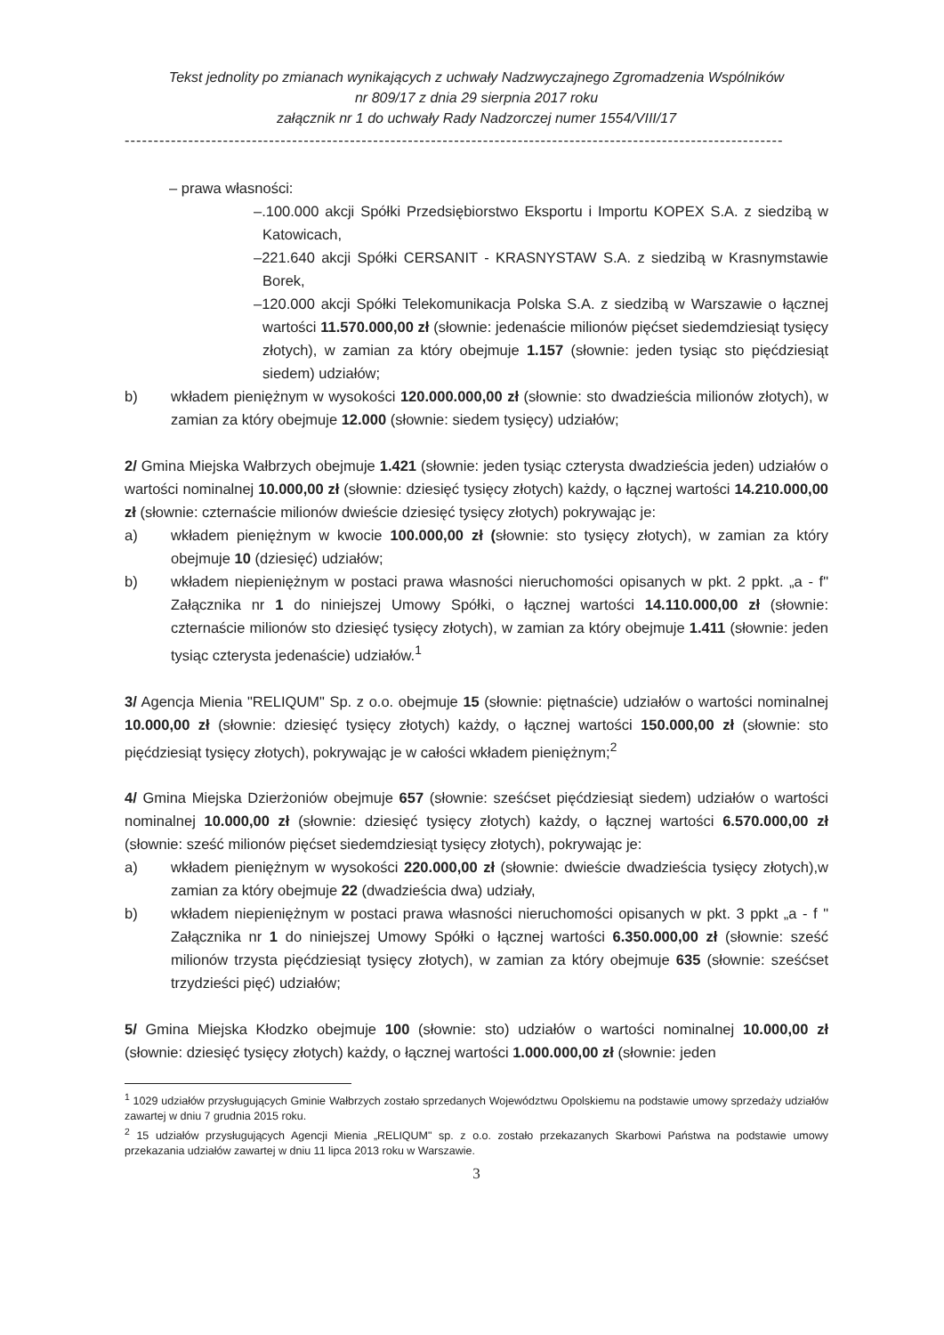Tekst jednolity po zmianach wynikających z uchwały Nadzwyczajnego Zgromadzenia Wspólników
nr 809/17 z dnia 29 sierpnia 2017 roku
załącznik nr 1 do uchwały Rady Nadzorczej numer 1554/VIII/17
------------------------------------------------------------------------------------------------------------------
– prawa własności:
–.100.000 akcji Spółki Przedsiębiorstwo Eksportu i Importu KOPEX S.A. z siedzibą w Katowicach,
–221.640 akcji Spółki CERSANIT - KRASNYSTAW S.A. z siedzibą w Krasnymstawie Borek,
–120.000 akcji Spółki Telekomunikacja Polska S.A. z siedzibą w Warszawie o łącznej wartości 11.570.000,00 zł (słownie: jedenaście milionów pięćset siedemdziesiąt tysięcy złotych), w zamian za który obejmuje 1.157 (słownie: jeden tysiąc sto pięćdziesiąt siedem) udziałów;
b) wkładem pieniężnym w wysokości 120.000.000,00 zł (słownie: sto dwadzieścia milionów złotych), w zamian za który obejmuje 12.000 (słownie: siedem tysięcy) udziałów;
2/ Gmina Miejska Wałbrzych obejmuje 1.421 (słownie: jeden tysiąc czterysta dwadzieścia jeden) udziałów o wartości nominalnej 10.000,00 zł (słownie: dziesięć tysięcy złotych) każdy, o łącznej wartości 14.210.000,00 zł (słownie: czternaście milionów dwieście dziesięć tysięcy złotych) pokrywając je:
a) wkładem pieniężnym w kwocie 100.000,00 zł (słownie: sto tysięcy złotych), w zamian za który obejmuje 10 (dziesięć) udziałów;
b) wkładem niepieniężnym w postaci prawa własności nieruchomości opisanych w pkt. 2 ppkt. „a - f" Załącznika nr 1 do niniejszej Umowy Spółki, o łącznej wartości 14.110.000,00 zł (słownie: czternaście milionów sto dziesięć tysięcy złotych), w zamian za który obejmuje 1.411 (słownie: jeden tysiąc czterysta jedenaście) udziałów.<sup>1</sup>
3/ Agencja Mienia "RELIQUM" Sp. z o.o. obejmuje 15 (słownie: piętnaście) udziałów o wartości nominalnej 10.000,00 zł (słownie: dziesięć tysięcy złotych) każdy, o łącznej wartości 150.000,00 zł (słownie: sto pięćdziesiąt tysięcy złotych), pokrywając je w całości wkładem pieniężnym;<sup>2</sup>
4/ Gmina Miejska Dzierżoniów obejmuje 657 (słownie: sześćset pięćdziesiąt siedem) udziałów o wartości nominalnej 10.000,00 zł (słownie: dziesięć tysięcy złotych) każdy, o łącznej wartości 6.570.000,00 zł (słownie: sześć milionów pięćset siedemdziesiąt tysięcy złotych), pokrywając je:
a) wkładem pieniężnym w wysokości 220.000,00 zł (słownie: dwieście dwadzieścia tysięcy złotych),w zamian za który obejmuje 22 (dwadzieścia dwa) udziały,
b) wkładem niepieniężnym w postaci prawa własności nieruchomości opisanych w pkt. 3 ppkt „a - f " Załącznika nr 1 do niniejszej Umowy Spółki o łącznej wartości 6.350.000,00 zł (słownie: sześć milionów trzysta pięćdziesiąt tysięcy złotych), w zamian za który obejmuje 635 (słownie: sześćset trzydzieści pięć) udziałów;
5/ Gmina Miejska Kłodzko obejmuje 100 (słownie: sto) udziałów o wartości nominalnej 10.000,00 zł (słownie: dziesięć tysięcy złotych) każdy, o łącznej wartości 1.000.000,00 zł (słownie: jeden
<sup>1</sup> 1029 udziałów przysługujących Gminie Wałbrzych zostało sprzedanych Województwu Opolskiemu na podstawie umowy sprzedaży udziałów zawartej w dniu 7 grudnia 2015 roku.
<sup>2</sup> 15 udziałów przysługujących Agencji Mienia „RELIQUM" sp. z o.o. zostało przekazanych Skarbowi Państwa na podstawie umowy przekazania udziałów zawartej w dniu 11 lipca 2013 roku w Warszawie.
3